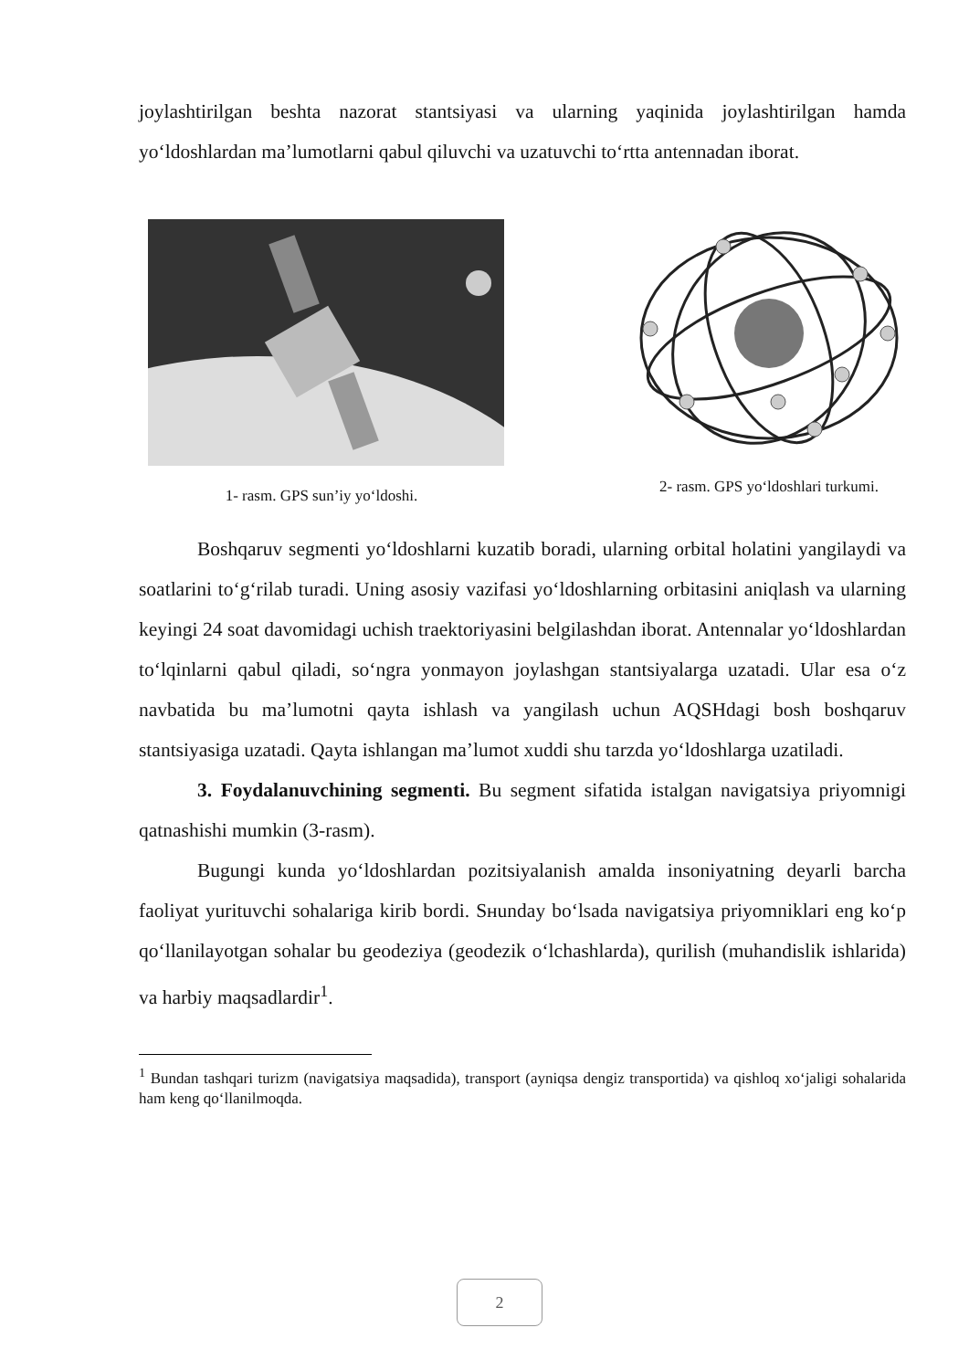joylashtirilgan beshta nazorat stantsiyasi va ularning yaqinida joylashtirilgan hamda yo‘ldoshlardan ma’lumotlarni qabul qiluvchi va uzatuvchi to‘rtta antennadan iborat.
1- rasm. GPS sun’iy yo‘ldoshi. 2- rasm. GPS yo‘ldoshlari turkumi.
Boshqaruv segmenti yo‘ldoshlarni kuzatib boradi, ularning orbital holatini yangilaydi va soatlarini to‘g‘rilab turadi. Uning asosiy vazifasi yo‘ldoshlarning orbitasini aniqlash va ularning keyingi 24 soat davomidagi uchish traektoriyasini belgilashdan iborat. Antennalar yo‘ldoshlardan to‘lqinlarni qabul qiladi, so‘ngra yonmayon joylashgan stantsiyalarga uzatadi. Ular esa o‘z navbatida bu ma’lumotni qayta ishlash va yangilash uchun AQSHdagi bosh boshqaruv stantsiyasiga uzatadi. Qayta ishlangan ma’lumot xuddi shu tarzda yo‘ldoshlarga uzatiladi.
3. Foydalanuvchining segmenti. Bu segment sifatida istalgan navigatsiya priyomnigi qatnashishi mumkin (3-rasm).
Bugungi kunda yo‘ldoshlardan pozitsiyalanish amalda insoniyatning deyarli barcha faoliyat yurituvchi sohalariga kirib bordi. Sнunday bo‘lsada navigatsiya priyomniklari eng ko‘p qo‘llanilayotgan sohalar bu geodeziya (geodezik o‘lchashlarda), qurilish (muhandislik ishlarida) va harbiy maqsadlardir<sup>1</sup>.
<sup>1</sup> Bundan tashqari turizm (navigatsiya maqsadida), transport (ayniqsa dengiz transportida) va qishloq xo‘jaligi sohalarida ham keng qo‘llanilmoqda.
2